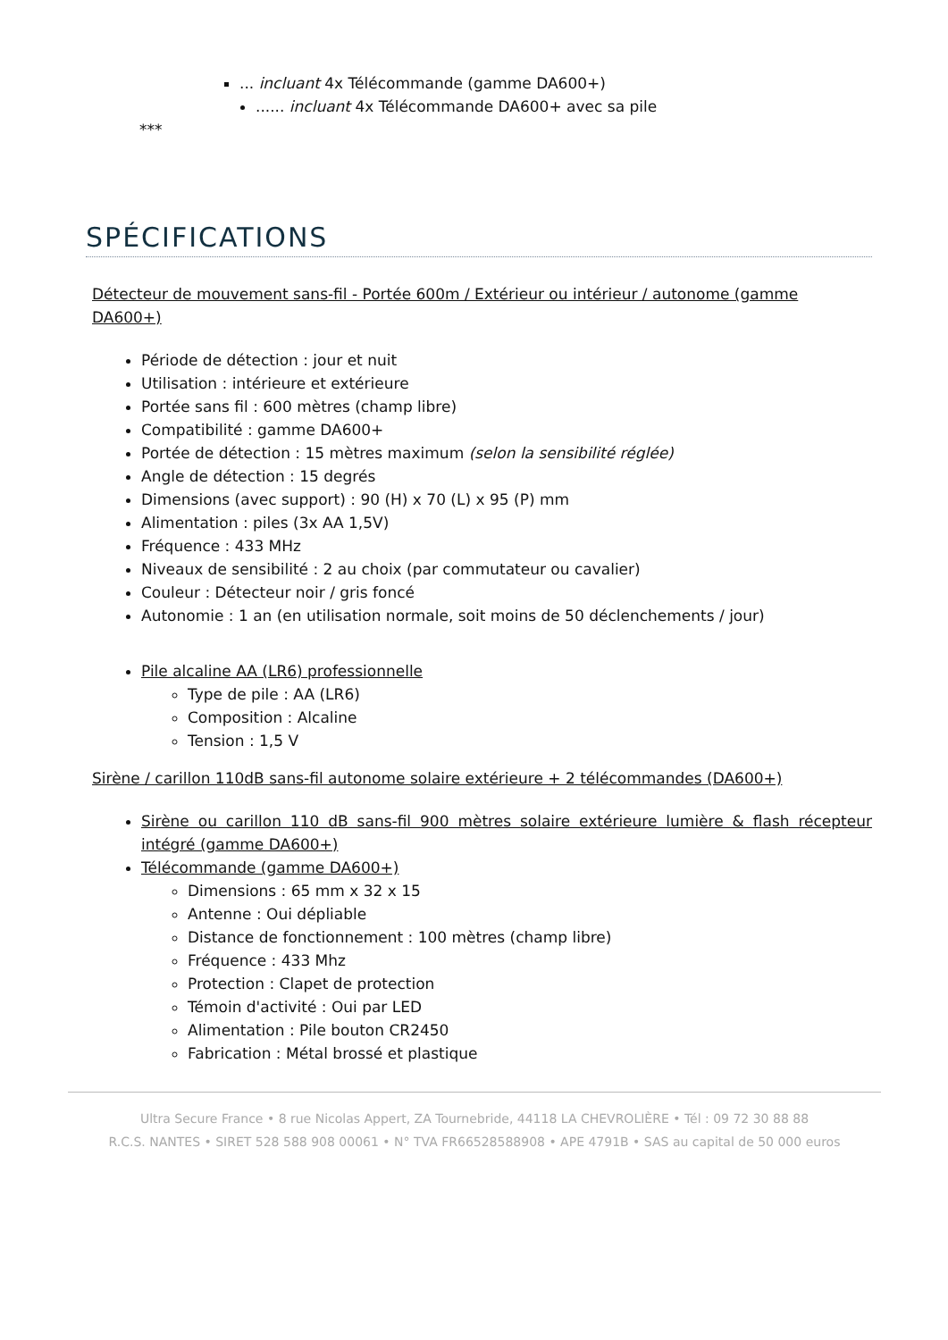... incluant 4x Télécommande (gamme DA600+)
...... incluant 4x Télécommande DA600+ avec sa pile
***
SPÉCIFICATIONS
Détecteur de mouvement sans-fil - Portée 600m / Extérieur ou intérieur / autonome (gamme DA600+)
Période de détection : jour et nuit
Utilisation : intérieure et extérieure
Portée sans fil : 600 mètres (champ libre)
Compatibilité : gamme DA600+
Portée de détection : 15 mètres maximum (selon la sensibilité réglée)
Angle de détection : 15 degrés
Dimensions (avec support) : 90 (H) x 70 (L) x 95 (P) mm
Alimentation : piles (3x AA 1,5V)
Fréquence : 433 MHz
Niveaux de sensibilité : 2 au choix (par commutateur ou cavalier)
Couleur : Détecteur noir / gris foncé
Autonomie : 1 an (en utilisation normale, soit moins de 50 déclenchements / jour)
Pile alcaline AA (LR6) professionnelle
Type de pile : AA (LR6)
Composition : Alcaline
Tension : 1,5 V
Sirène / carillon 110dB sans-fil autonome solaire extérieure + 2 télécommandes (DA600+)
Sirène ou carillon 110 dB sans-fil 900 mètres solaire extérieure lumière & flash récepteur intégré (gamme DA600+)
Télécommande (gamme DA600+)
Dimensions : 65 mm x 32 x 15
Antenne : Oui dépliable
Distance de fonctionnement : 100 mètres (champ libre)
Fréquence : 433 Mhz
Protection : Clapet de protection
Témoin d'activité : Oui par LED
Alimentation : Pile bouton CR2450
Fabrication : Métal brossé et plastique
Ultra Secure France • 8 rue Nicolas Appert, ZA Tournebride, 44118 LA CHEVROLIÈRE • Tél : 09 72 30 88 88
R.C.S. NANTES • SIRET 528 588 908 00061 • N° TVA FR66528588908 • APE 4791B • SAS au capital de 50 000 euros